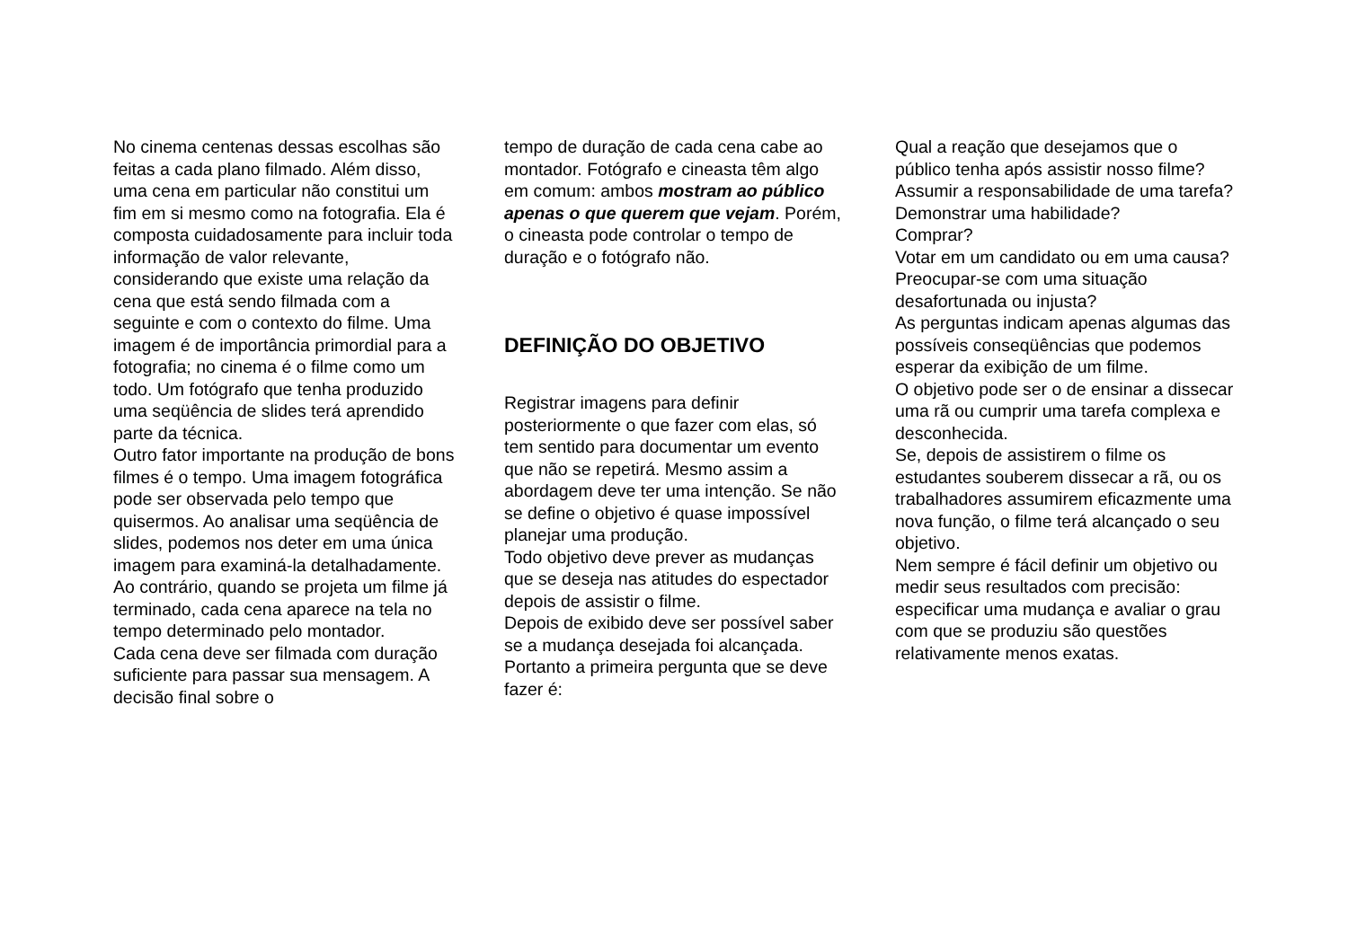No cinema centenas dessas escolhas são feitas a cada plano filmado. Além disso, uma cena em particular não constitui um fim em si mesmo como na fotografia. Ela é composta cuidadosamente para incluir toda informação de valor relevante, considerando que existe uma relação da cena que está sendo filmada com a seguinte e com o contexto do filme. Uma imagem é de importância primordial para a fotografia; no cinema é o filme como um todo. Um fotógrafo que tenha produzido uma seqüência de slides terá aprendido parte da técnica.
Outro fator importante na produção de bons filmes é o tempo. Uma imagem fotográfica pode ser observada pelo tempo que quisermos. Ao analisar uma seqüência de slides, podemos nos deter em uma única imagem para examiná-la detalhadamente. Ao contrário, quando se projeta um filme já terminado, cada cena aparece na tela no tempo determinado pelo montador.
Cada cena deve ser filmada com duração suficiente para passar sua mensagem. A decisão final sobre o
tempo de duração de cada cena cabe ao montador. Fotógrafo e cineasta têm algo em comum: ambos mostram ao público apenas o que querem que vejam. Porém, o cineasta pode controlar o tempo de duração e o fotógrafo não.
DEFINIÇÃO DO OBJETIVO
Registrar imagens para definir posteriormente o que fazer com elas, só tem sentido para documentar um evento que não se repetirá. Mesmo assim a abordagem deve ter uma intenção. Se não se define o objetivo é quase impossível planejar uma produção.
Todo objetivo deve prever as mudanças que se deseja nas atitudes do espectador depois de assistir o filme.
Depois de exibido deve ser possível saber se a mudança desejada foi alcançada.
Portanto a primeira pergunta que se deve fazer é:
Qual a reação que desejamos que o público tenha após assistir nosso filme?
Assumir a responsabilidade de uma tarefa?
Demonstrar uma habilidade?
Comprar?
Votar em um candidato ou em uma causa?
Preocupar-se com uma situação desafortunada ou injusta?
As perguntas indicam apenas algumas das possíveis conseqüências que podemos esperar da exibição de um filme.
O objetivo pode ser o de ensinar a dissecar uma rã ou cumprir uma tarefa complexa e desconhecida.
Se, depois de assistirem o filme os estudantes souberem dissecar a rã, ou os trabalhadores assumirem eficazmente uma nova função, o filme terá alcançado o seu objetivo.
Nem sempre é fácil definir um objetivo ou medir seus resultados com precisão: especificar uma mudança e avaliar o grau com que se produziu são questões relativamente menos exatas.